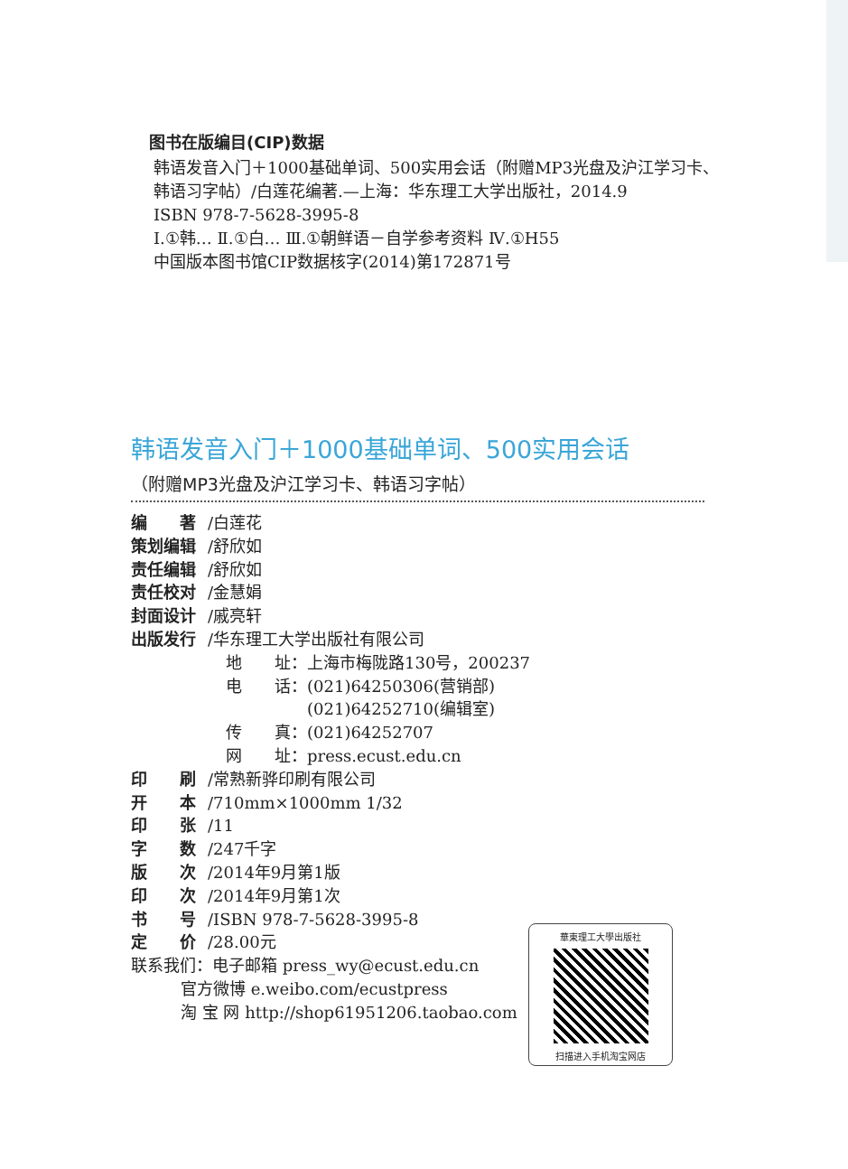图书在版编目(CIP)数据
韩语发音入门＋1000基础单词、500实用会话（附赠MP3光盘及沪江学习卡、韩语习字帖）/白莲花编著.—上海：华东理工大学出版社，2014.9
ISBN 978-7-5628-3995-8
Ⅰ.①韩… Ⅱ.①白… Ⅲ.①朝鲜语－自学参考资料 Ⅳ.①H55
中国版本图书馆CIP数据核字(2014)第172871号
韩语发音入门＋1000基础单词、500实用会话
（附赠MP3光盘及沪江学习卡、韩语习字帖）
编　　著 /白莲花
策划编辑 /舒欣如
责任编辑 /舒欣如
责任校对 /金慧娟
封面设计 /戚亮轩
出版发行 /华东理工大学出版社有限公司
地　　址：上海市梅陇路130号，200237
电　　话：(021)64250306(营销部)
　　　　　(021)64252710(编辑室)
传　　真：(021)64252707
网　　址：press.ecust.edu.cn
印　　刷 /常熟新骅印刷有限公司
开　　本 /710mm×1000mm 1/32
印　　张 /11
字　　数 /247千字
版　　次 /2014年9月第1版
印　　次 /2014年9月第1次
书　　号 /ISBN 978-7-5628-3995-8
定　　价 /28.00元
联系我们：电子邮箱 press_wy@ecust.edu.cn
官方微博 e.weibo.com/ecustpress
淘 宝 网 http://shop61951206.taobao.com
華東理工大學出版社
扫描进入手机淘宝网店